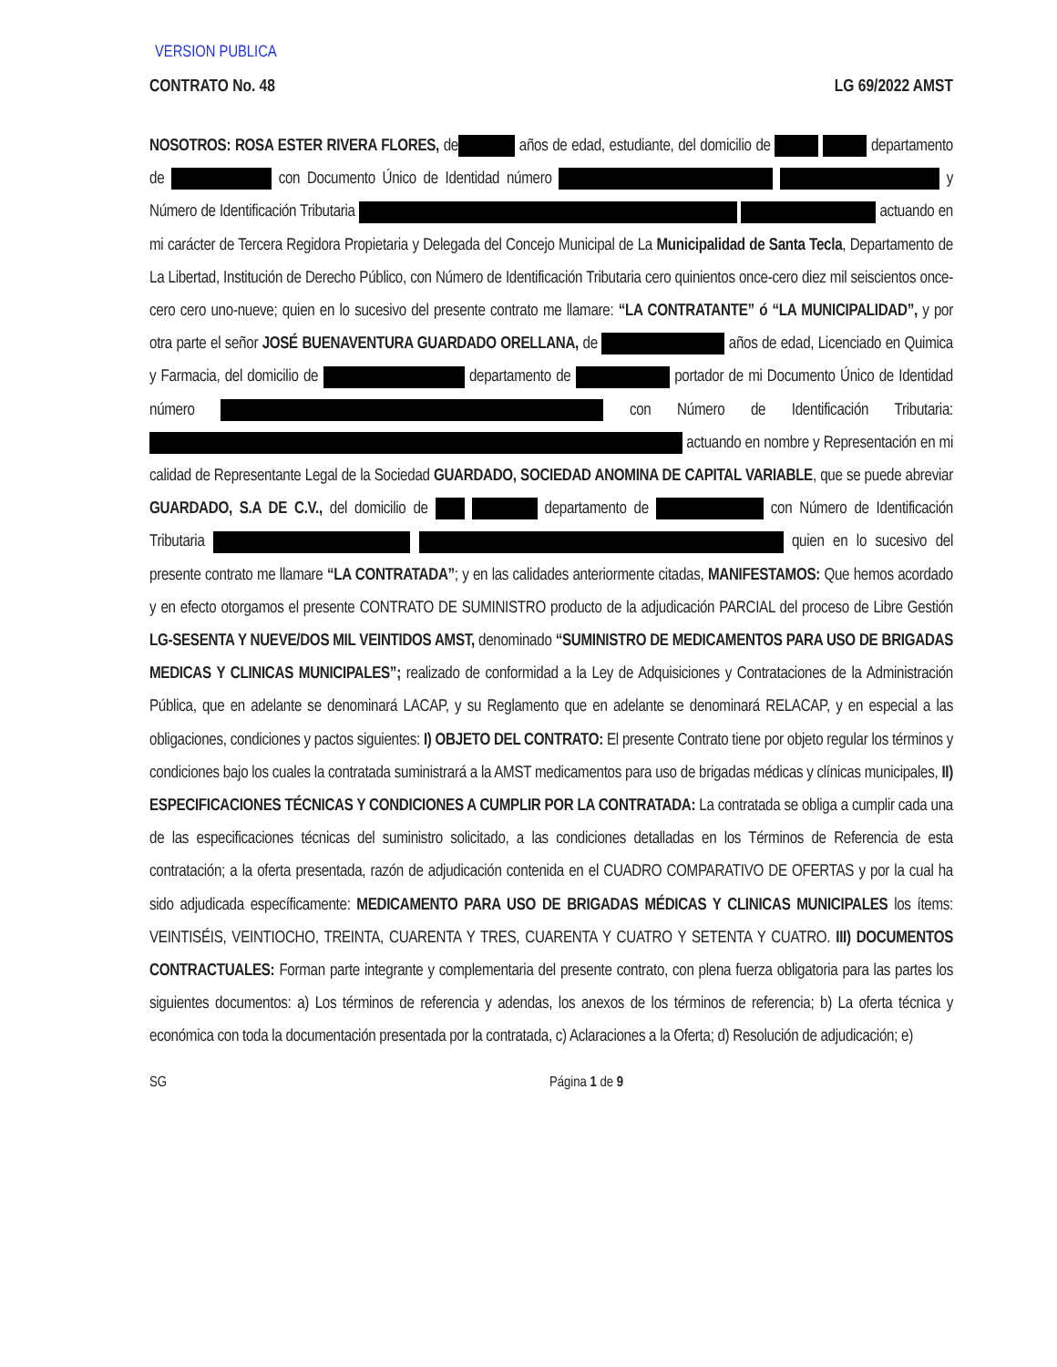VERSION PUBLICA
CONTRATO No. 48 LG 69/2022 AMST
NOSOTROS: ROSA ESTER RIVERA FLORES, de años de edad, estudiante, del domicilio de departamento de con Documento Único de Identidad número y Número de Identificación Tributaria actuando en mi carácter de Tercera Regidora Propietaria y Delegada del Concejo Municipal de La Municipalidad de Santa Tecla, Departamento de La Libertad, Institución de Derecho Público, con Número de Identificación Tributaria cero quinientos once-cero diez mil seiscientos once-cero cero uno-nueve; quien en lo sucesivo del presente contrato me llamare: “LA CONTRATANTE” ó “LA MUNICIPALIDAD”, y por otra parte el señor JOSÉ BUENAVENTURA GUARDADO ORELLANA, de años de edad, Licenciado en Quimica y Farmacia, del domicilio de departamento de portador de mi Documento Único de Identidad número con Número de Identificación Tributaria: actuando en nombre y Representación en mi calidad de Representante Legal de la Sociedad GUARDADO, SOCIEDAD ANOMINA DE CAPITAL VARIABLE, que se puede abreviar GUARDADO, S.A DE C.V., del domicilio de departamento de con Número de Identificación Tributaria quien en lo sucesivo del presente contrato me llamare “LA CONTRATADA”; y en las calidades anteriormente citadas, MANIFESTAMOS: Que hemos acordado y en efecto otorgamos el presente CONTRATO DE SUMINISTRO producto de la adjudicación PARCIAL del proceso de Libre Gestión LG-SESENTA Y NUEVE/DOS MIL VEINTIDOS AMST, denominado “SUMINISTRO DE MEDICAMENTOS PARA USO DE BRIGADAS MEDICAS Y CLINICAS MUNICIPALES”; realizado de conformidad a la Ley de Adquisiciones y Contrataciones de la Administración Pública, que en adelante se denominará LACAP, y su Reglamento que en adelante se denominará RELACAP, y en especial a las obligaciones, condiciones y pactos siguientes: I) OBJETO DEL CONTRATO: El presente Contrato tiene por objeto regular los términos y condiciones bajo los cuales la contratada suministrará a la AMST medicamentos para uso de brigadas médicas y clínicas municipales, II) ESPECIFICACIONES TÉCNICAS Y CONDICIONES A CUMPLIR POR LA CONTRATADA: La contratada se obliga a cumplir cada una de las especificaciones técnicas del suministro solicitado, a las condiciones detalladas en los Términos de Referencia de esta contratación; a la oferta presentada, razón de adjudicación contenida en el CUADRO COMPARATIVO DE OFERTAS y por la cual ha sido adjudicada específicamente: MEDICAMENTO PARA USO DE BRIGADAS MÉDICAS Y CLINICAS MUNICIPALES los ítems: VEINTISÉIS, VEINTIOCHO, TREINTA, CUARENTA Y TRES, CUARENTA Y CUATRO Y SETENTA Y CUATRO. III) DOCUMENTOS CONTRACTUALES: Forman parte integrante y complementaria del presente contrato, con plena fuerza obligatoria para las partes los siguientes documentos: a) Los términos de referencia y adendas, los anexos de los términos de referencia; b) La oferta técnica y económica con toda la documentación presentada por la contratada, c) Aclaraciones a la Oferta; d) Resolución de adjudicación; e)
SG Página 1 de 9